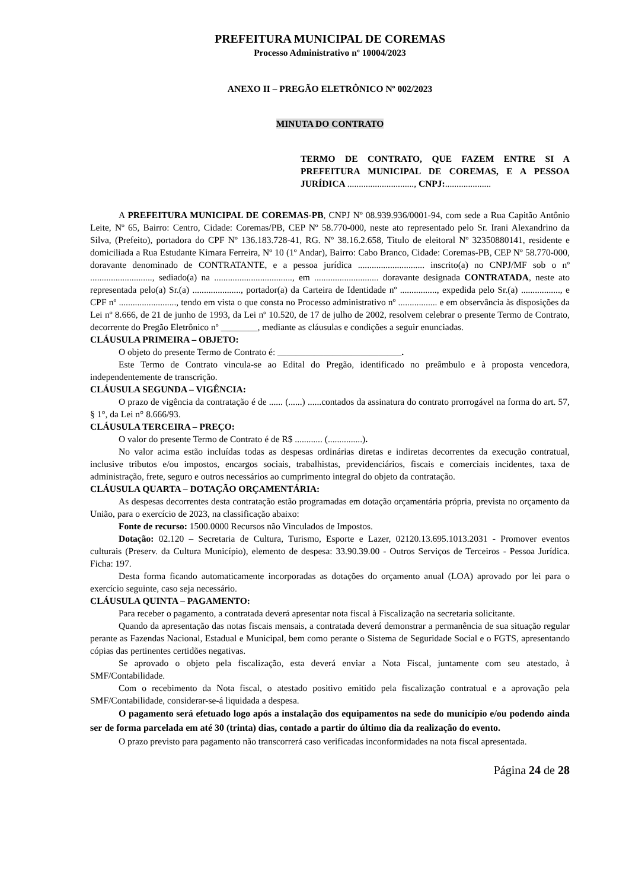PREFEITURA MUNICIPAL DE COREMAS
Processo Administrativo nº 10004/2023
ANEXO II – PREGÃO ELETRÔNICO Nº 002/2023
MINUTA DO CONTRATO
TERMO DE CONTRATO, QUE FAZEM ENTRE SI A PREFEITURA MUNICIPAL DE COREMAS, E A PESSOA JURÍDICA ............................., CNPJ:....................
A PREFEITURA MUNICIPAL DE COREMAS-PB, CNPJ Nº 08.939.936/0001-94, com sede a Rua Capitão Antônio Leite, Nº 65, Bairro: Centro, Cidade: Coremas/PB, CEP Nº 58.770-000, neste ato representado pelo Sr. Irani Alexandrino da Silva, (Prefeito), portadora do CPF Nº 136.183.728-41, RG. Nº 38.16.2.658, Titulo de eleitoral Nº 32350880141, residente e domiciliada a Rua Estudante Kimara Ferreira, Nº 10 (1º Andar), Bairro: Cabo Branco, Cidade: Coremas-PB, CEP Nº 58.770-000, doravante denominado de CONTRATANTE, e a pessoa jurídica ............................. inscrito(a) no CNPJ/MF sob o nº ..........................., sediado(a) na .................................., em ............................ doravante designada CONTRATADA, neste ato representada pelo(a) Sr.(a) ....................., portador(a) da Carteira de Identidade nº ................, expedida pelo Sr.(a) ................., e CPF nº ........................., tendo em vista o que consta no Processo administrativo nº ................. e em observância às disposições da Lei nº 8.666, de 21 de junho de 1993, da Lei nº 10.520, de 17 de julho de 2002, resolvem celebrar o presente Termo de Contrato, decorrente do Pregão Eletrônico nº ________, mediante as cláusulas e condições a seguir enunciadas.
CLÁUSULA PRIMEIRA – OBJETO:
O objeto do presente Termo de Contrato é: ___________________________.
Este Termo de Contrato vincula-se ao Edital do Pregão, identificado no preâmbulo e à proposta vencedora, independentemente de transcrição.
CLÁUSULA SEGUNDA – VIGÊNCIA:
O prazo de vigência da contratação é de ...... (......) ......contados da assinatura do contrato prorrogável na forma do art. 57, § 1°, da Lei n° 8.666/93.
CLÁUSULA TERCEIRA – PREÇO:
O valor do presente Termo de Contrato é de R$ ............ (...............).
No valor acima estão incluídas todas as despesas ordinárias diretas e indiretas decorrentes da execução contratual, inclusive tributos e/ou impostos, encargos sociais, trabalhistas, previdenciários, fiscais e comerciais incidentes, taxa de administração, frete, seguro e outros necessários ao cumprimento integral do objeto da contratação.
CLÁUSULA QUARTA – DOTAÇÃO ORÇAMENTÁRIA:
As despesas decorrentes desta contratação estão programadas em dotação orçamentária própria, prevista no orçamento da União, para o exercício de 2023, na classificação abaixo:
Fonte de recurso: 1500.0000 Recursos não Vinculados de Impostos.
Dotação: 02.120 – Secretaria de Cultura, Turismo, Esporte e Lazer, 02120.13.695.1013.2031 - Promover eventos culturais (Preserv. da Cultura Município), elemento de despesa: 33.90.39.00 - Outros Serviços de Terceiros - Pessoa Jurídica. Ficha: 197.
Desta forma ficando automaticamente incorporadas as dotações do orçamento anual (LOA) aprovado por lei para o exercício seguinte, caso seja necessário.
CLÁUSULA QUINTA – PAGAMENTO:
Para receber o pagamento, a contratada deverá apresentar nota fiscal à Fiscalização na secretaria solicitante.
Quando da apresentação das notas fiscais mensais, a contratada deverá demonstrar a permanência de sua situação regular perante as Fazendas Nacional, Estadual e Municipal, bem como perante o Sistema de Seguridade Social e o FGTS, apresentando cópias das pertinentes certidões negativas.
Se aprovado o objeto pela fiscalização, esta deverá enviar a Nota Fiscal, juntamente com seu atestado, à SMF/Contabilidade.
Com o recebimento da Nota fiscal, o atestado positivo emitido pela fiscalização contratual e a aprovação pela SMF/Contabilidade, considerar-se-á liquidada a despesa.
O pagamento será efetuado logo após a instalação dos equipamentos na sede do município e/ou podendo ainda ser de forma parcelada em até 30 (trinta) dias, contado a partir do último dia da realização do evento.
O prazo previsto para pagamento não transcorrerá caso verificadas inconformidades na nota fiscal apresentada.
Página 24 de 28